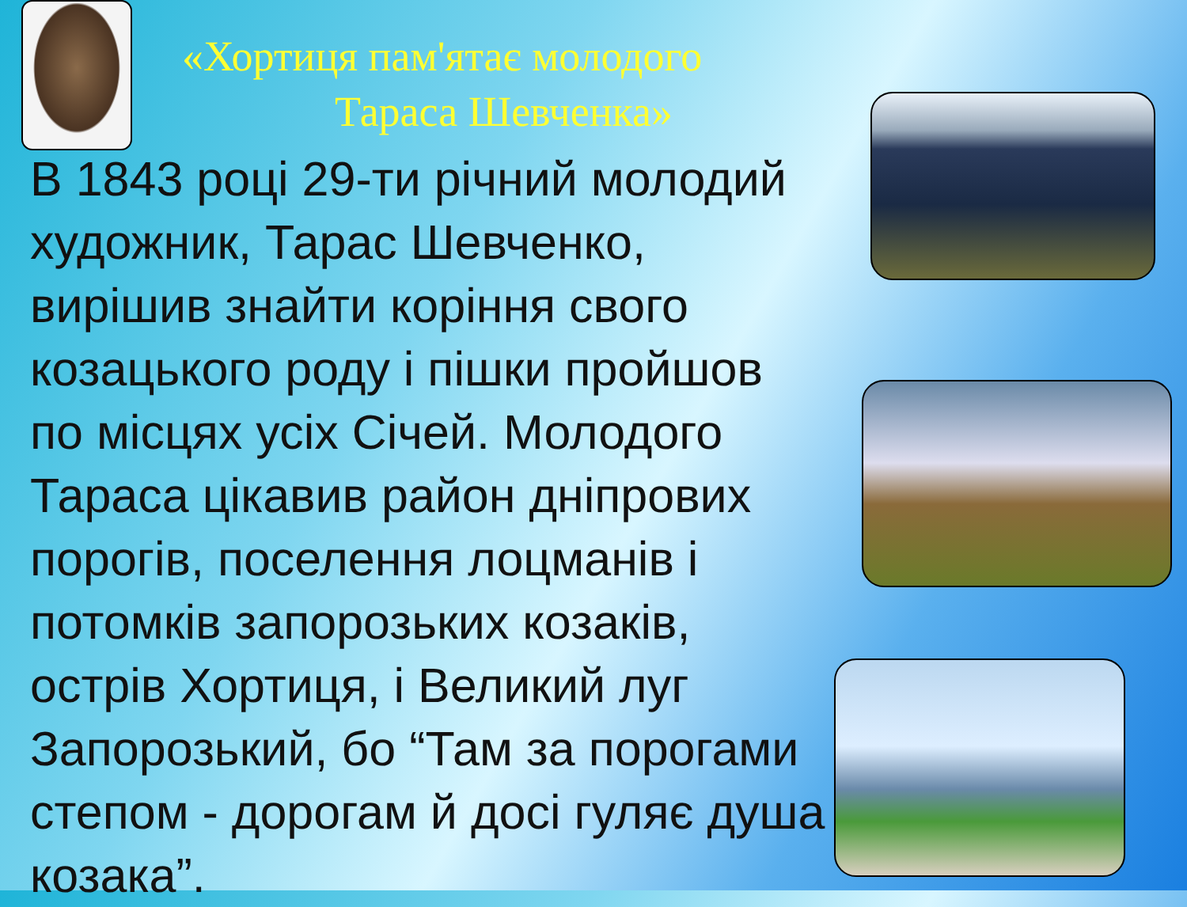«Хортиця пам'ятає молодого
Тараса Шевченка»
В 1843 році 29-ти річний молодий
художник, Тарас Шевченко,
вирішив знайти коріння свого
козацького роду і пішки пройшов
по місцях усіх Січей. Молодого
Тараса цікавив район дніпрових
порогів, поселення лоцманів і
потомків запорозьких козаків,
острів Хортиця, і Великий луг
Запорозький, бо “Там за порогами
степом - дорогам й досі гуляє душа
козака”.